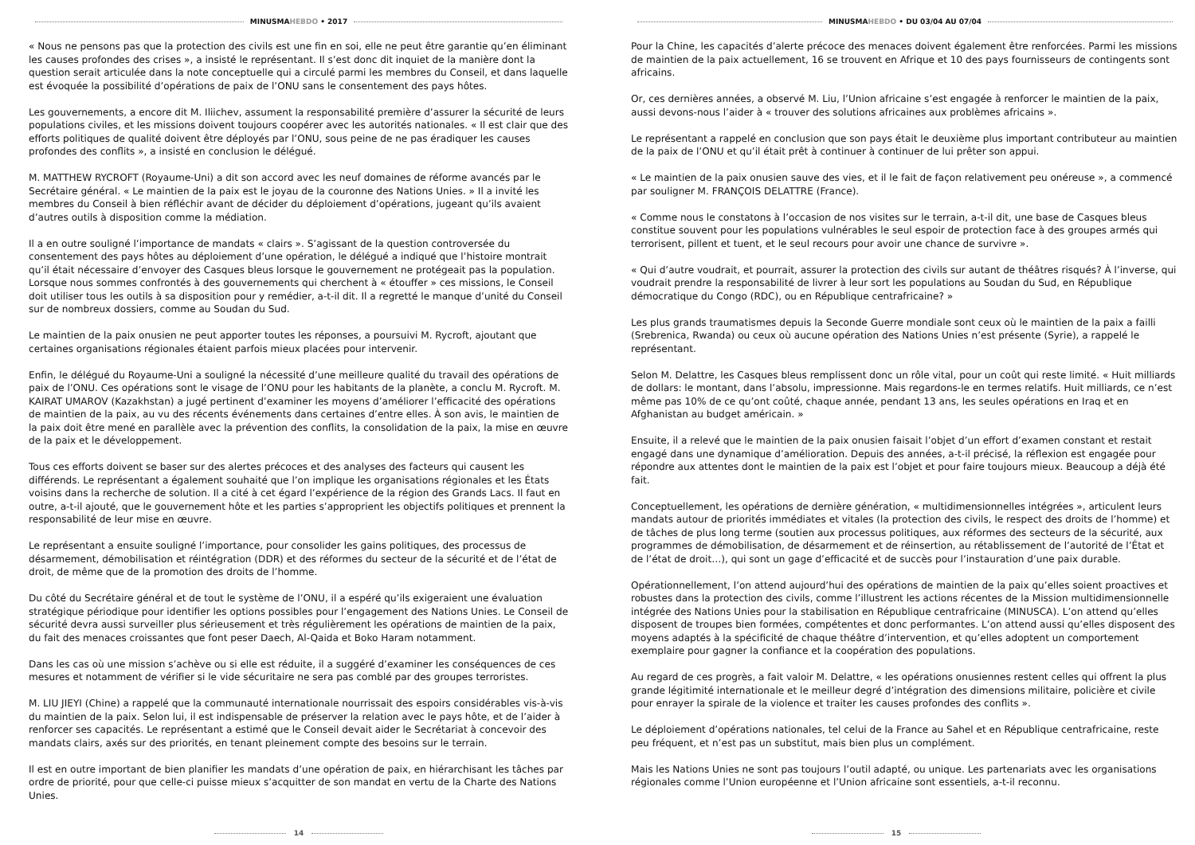MINUSMAHEBDO • 2017
« Nous ne pensons pas que la protection des civils est une fin en soi, elle ne peut être garantie qu’en éliminant les causes profondes des crises », a insisté le représentant. Il s’est donc dit inquiet de la manière dont la question serait articulée dans la note conceptuelle qui a circulé parmi les membres du Conseil, et dans laquelle est évoquée la possibilité d’opérations de paix de l’ONU sans le consentement des pays hôtes.
Les gouvernements, a encore dit M. Iliichev, assument la responsabilité première d’assurer la sécurité de leurs populations civiles, et les missions doivent toujours coopérer avec les autorités nationales. « Il est clair que des efforts politiques de qualité doivent être déployés par l’ONU, sous peine de ne pas éradiquer les causes profondes des conflits », a insisté en conclusion le délégué.
M. MATTHEW RYCROFT (Royaume-Uni) a dit son accord avec les neuf domaines de réforme avancés par le Secrétaire général. « Le maintien de la paix est le joyau de la couronne des Nations Unies. » Il a invité les membres du Conseil à bien réfléchir avant de décider du déploiement d’opérations, jugeant qu’ils avaient d’autres outils à disposition comme la médiation.
Il a en outre souligné l’importance de mandats « clairs ». S’agissant de la question controversée du consentement des pays hôtes au déploiement d’une opération, le délégué a indiqué que l’histoire montrait qu’il était nécessaire d’envoyer des Casques bleus lorsque le gouvernement ne protégeait pas la population. Lorsque nous sommes confrontés à des gouvernements qui cherchent à « étouffer » ces missions, le Conseil doit utiliser tous les outils à sa disposition pour y remédier, a-t-il dit. Il a regretté le manque d’unité du Conseil sur de nombreux dossiers, comme au Soudan du Sud.
Le maintien de la paix onusien ne peut apporter toutes les réponses, a poursuivi M. Rycroft, ajoutant que certaines organisations régionales étaient parfois mieux placées pour intervenir.
Enfin, le délégué du Royaume-Uni a souligné la nécessité d’une meilleure qualité du travail des opérations de paix de l’ONU. Ces opérations sont le visage de l’ONU pour les habitants de la planète, a conclu M. Rycroft. M. KAIRAT UMAROV (Kazakhstan) a jugé pertinent d’examiner les moyens d’améliorer l’efficacité des opérations de maintien de la paix, au vu des récents événements dans certaines d’entre elles. À son avis, le maintien de la paix doit être mené en parallèle avec la prévention des conflits, la consolidation de la paix, la mise en œuvre de la paix et le développement.
Tous ces efforts doivent se baser sur des alertes précoces et des analyses des facteurs qui causent les différends. Le représentant a également souhaité que l’on implique les organisations régionales et les États voisins dans la recherche de solution. Il a cité à cet égard l’expérience de la région des Grands Lacs. Il faut en outre, a-t-il ajouté, que le gouvernement hôte et les parties s’approprient les objectifs politiques et prennent la responsabilité de leur mise en œuvre.
Le représentant a ensuite souligné l’importance, pour consolider les gains politiques, des processus de désarmement, démobilisation et réintégration (DDR) et des réformes du secteur de la sécurité et de l’état de droit, de même que de la promotion des droits de l’homme.
Du côté du Secrétaire général et de tout le système de l’ONU, il a espéré qu’ils exigeraient une évaluation stratégique périodique pour identifier les options possibles pour l’engagement des Nations Unies. Le Conseil de sécurité devra aussi surveiller plus sérieusement et très régulièrement les opérations de maintien de la paix, du fait des menaces croissantes que font peser Daech, Al-Qaida et Boko Haram notamment.
Dans les cas où une mission s’achève ou si elle est réduite, il a suggéré d’examiner les conséquences de ces mesures et notamment de vérifier si le vide sécuritaire ne sera pas comblé par des groupes terroristes.
M. LIU JIEYI (Chine) a rappelé que la communauté internationale nourrissait des espoirs considérables vis-à-vis du maintien de la paix. Selon lui, il est indispensable de préserver la relation avec le pays hôte, et de l’aider à renforcer ses capacités. Le représentant a estimé que le Conseil devait aider le Secrétariat à concevoir des mandats clairs, axés sur des priorités, en tenant pleinement compte des besoins sur le terrain.
Il est en outre important de bien planifier les mandats d’une opération de paix, en hiérarchisant les tâches par ordre de priorité, pour que celle-ci puisse mieux s’acquitter de son mandat en vertu de la Charte des Nations Unies.
14
MINUSMAHEBDO • DU 03/04 AU 07/04
Pour la Chine, les capacités d’alerte précoce des menaces doivent également être renforcées. Parmi les missions de maintien de la paix actuellement, 16 se trouvent en Afrique et 10 des pays fournisseurs de contingents sont africains.
Or, ces dernières années, a observé M. Liu, l’Union africaine s’est engagée à renforcer le maintien de la paix, aussi devons-nous l’aider à « trouver des solutions africaines aux problèmes africains ».
Le représentant a rappelé en conclusion que son pays était le deuxième plus important contributeur au maintien de la paix de l’ONU et qu’il était prêt à continuer à continuer de lui prêter son appui.
« Le maintien de la paix onusien sauve des vies, et il le fait de façon relativement peu onéreuse », a commencé par souligner M. FRANÇOIS DELATTRE (France).
« Comme nous le constatons à l’occasion de nos visites sur le terrain, a-t-il dit, une base de Casques bleus constitue souvent pour les populations vulnérables le seul espoir de protection face à des groupes armés qui terrorisent, pillent et tuent, et le seul recours pour avoir une chance de survivre ».
« Qui d’autre voudrait, et pourrait, assurer la protection des civils sur autant de théâtres risqués? À l’inverse, qui voudrait prendre la responsabilité de livrer à leur sort les populations au Soudan du Sud, en République démocratique du Congo (RDC), ou en République centrafricaine? »
Les plus grands traumatismes depuis la Seconde Guerre mondiale sont ceux où le maintien de la paix a failli (Srebrenica, Rwanda) ou ceux où aucune opération des Nations Unies n’est présente (Syrie), a rappelé le représentant.
Selon M. Delattre, les Casques bleus remplissent donc un rôle vital, pour un coût qui reste limité. « Huit milliards de dollars: le montant, dans l’absolu, impressionne. Mais regardons-le en termes relatifs. Huit milliards, ce n’est même pas 10% de ce qu’ont coûté, chaque année, pendant 13 ans, les seules opérations en Iraq et en Afghanistan au budget américain. »
Ensuite, il a relevé que le maintien de la paix onusien faisait l’objet d’un effort d’examen constant et restait engagé dans une dynamique d’amélioration. Depuis des années, a-t-il précisé, la réflexion est engagée pour répondre aux attentes dont le maintien de la paix est l’objet et pour faire toujours mieux. Beaucoup a déjà été fait.
Conceptuellement, les opérations de dernière génération, « multidimensionnelles intégrées », articulent leurs mandats autour de priorités immédiates et vitales (la protection des civils, le respect des droits de l’homme) et de tâches de plus long terme (soutien aux processus politiques, aux réformes des secteurs de la sécurité, aux programmes de démobilisation, de désarmement et de réinsertion, au rétablissement de l’autorité de l’État et de l’état de droit…), qui sont un gage d’efficacité et de succès pour l’instauration d’une paix durable.
Opérationnellement, l’on attend aujourd’hui des opérations de maintien de la paix qu’elles soient proactives et robustes dans la protection des civils, comme l’illustrent les actions récentes de la Mission multidimensionnelle intégrée des Nations Unies pour la stabilisation en République centrafricaine (MINUSCA). L’on attend qu’elles disposent de troupes bien formées, compétentes et donc performantes. L’on attend aussi qu’elles disposent des moyens adaptés à la spécificité de chaque théâtre d’intervention, et qu’elles adoptent un comportement exemplaire pour gagner la confiance et la coopération des populations.
Au regard de ces progrès, a fait valoir M. Delattre, « les opérations onusiennes restent celles qui offrent la plus grande légitimité internationale et le meilleur degré d’intégration des dimensions militaire, policière et civile pour enrayer la spirale de la violence et traiter les causes profondes des conflits ».
Le déploiement d’opérations nationales, tel celui de la France au Sahel et en République centrafricaine, reste peu fréquent, et n’est pas un substitut, mais bien plus un complément.
Mais les Nations Unies ne sont pas toujours l’outil adapté, ou unique. Les partenariats avec les organisations régionales comme l’Union européenne et l’Union africaine sont essentiels, a-t-il reconnu.
15